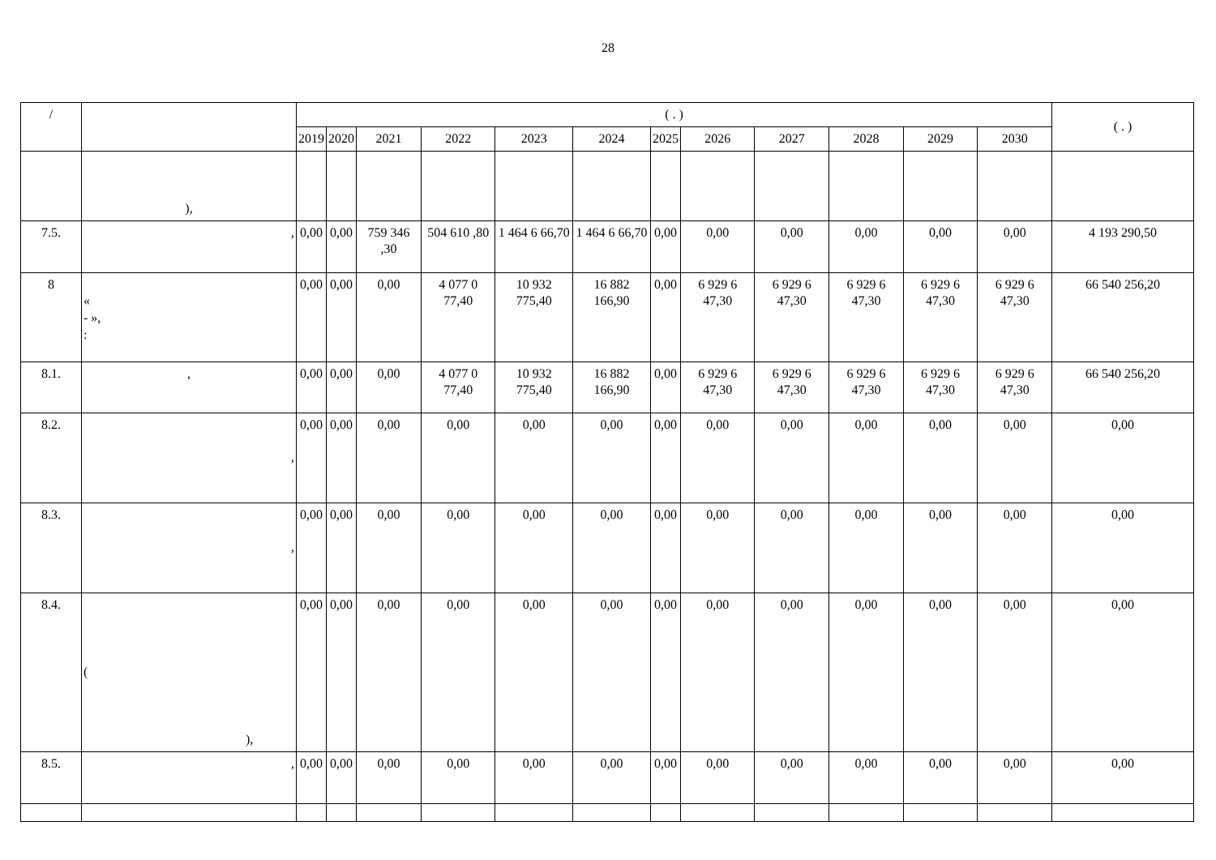28
| / | | ( . ) | | | | | | | | | | | | ( . ) |
| --- | --- | --- | --- | --- | --- | --- | --- | --- | --- | --- | --- | --- | --- | --- |
| | | 2019 | 2020 | 2021 | 2022 | 2023 | 2024 | 2025 | 2026 | 2027 | 2028 | 2029 | 2030 | |
| | ), | | | | | | | | | | | | | |
| 7.5. | , | 0,00 | 0,00 | 759 346 ,30 | 504 610 ,80 | 1 464 6 66,70 | 1 464 6 66,70 | 0,00 | 0,00 | 0,00 | 0,00 | 0,00 | 0,00 | 4 193 290,50 |
| 8 | « - », : | 0,00 | 0,00 | 0,00 | 4 077 0 77,40 | 10 932 775,40 | 16 882 166,90 | 0,00 | 6 929 6 47,30 | 6 929 6 47,30 | 6 929 6 47,30 | 6 929 6 47,30 | 6 929 6 47,30 | 66 540 256,20 |
| 8.1. | , | 0,00 | 0,00 | 0,00 | 4 077 0 77,40 | 10 932 775,40 | 16 882 166,90 | 0,00 | 6 929 6 47,30 | 6 929 6 47,30 | 6 929 6 47,30 | 6 929 6 47,30 | 6 929 6 47,30 | 66 540 256,20 |
| 8.2. | , | 0,00 | 0,00 | 0,00 | 0,00 | 0,00 | 0,00 | 0,00 | 0,00 | 0,00 | 0,00 | 0,00 | 0,00 | 0,00 |
| 8.3. | , | 0,00 | 0,00 | 0,00 | 0,00 | 0,00 | 0,00 | 0,00 | 0,00 | 0,00 | 0,00 | 0,00 | 0,00 | 0,00 |
| 8.4. | ( ), | 0,00 | 0,00 | 0,00 | 0,00 | 0,00 | 0,00 | 0,00 | 0,00 | 0,00 | 0,00 | 0,00 | 0,00 | 0,00 |
| 8.5. | , | 0,00 | 0,00 | 0,00 | 0,00 | 0,00 | 0,00 | 0,00 | 0,00 | 0,00 | 0,00 | 0,00 | 0,00 | 0,00 |